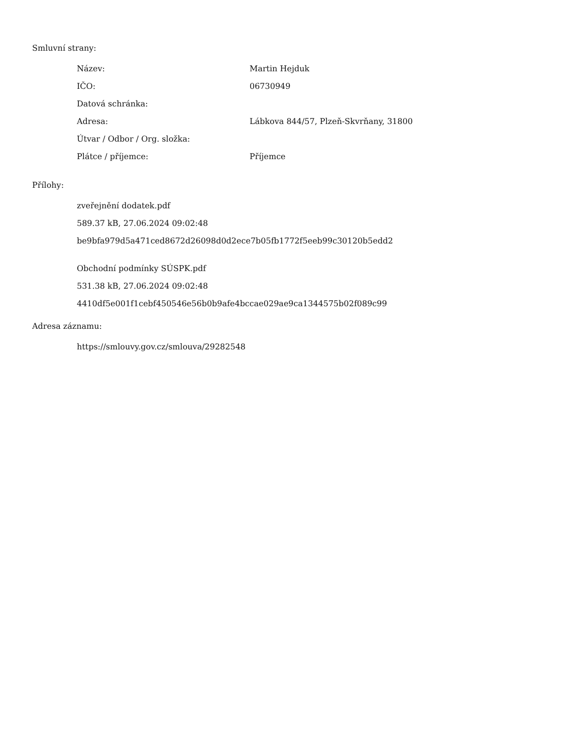Smluvní strany:
| Název: | Martin Hejduk |
| IČO: | 06730949 |
| Datová schránka: | |
| Adresa: | Lábkova 844/57, Plzeň-Skvrňany, 31800 |
| Útvar / Odbor / Org. složka: | |
| Plátce / příjemce: | Příjemce |
Přílohy:
zveřejnění dodatek.pdf
589.37 kB, 27.06.2024 09:02:48
be9bfa979d5a471ced8672d26098d0d2ece7b05fb1772f5eeb99c30120b5edd2
Obchodní podmínky SÚSPK.pdf
531.38 kB, 27.06.2024 09:02:48
4410df5e001f1cebf450546e56b0b9afe4bccae029ae9ca1344575b02f089c99
Adresa záznamu:
https://smlouvy.gov.cz/smlouva/29282548